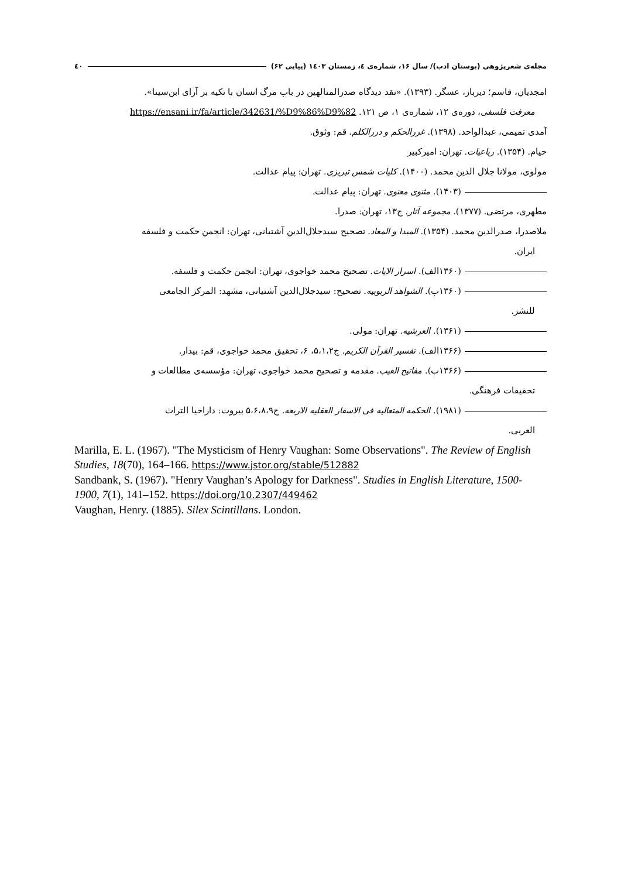مجله‌ی شعرپژوهی (بوستان ادب)/ سال ۱۶، شماره‌ی ٤، زمستان ۱٤۰۳ (پیاپی ۶۲) ٤۰
امجدیان، قاسم؛ دیرباز، عسگر. (۱۳۹۳). «نقد دیدگاه صدرالمتالهین در باب مرگ انسان با تکیه بر آرای ابن‌سینا».
معرفت فلسفی، دوره‌ی ۱۲، شماره‌ی ۱، ص ۱۲۱. https://ensani.ir/fa/article/342631/%D9%86%D9%82
آمدی تمیمی، عبدالواحد. (۱۳۹۸). غررالحکم و دررالکلم. قم: وثوق.
خیام. (۱۳۵۴). رباعیات. تهران: امیرکبیر
مولوی، مولانا جلال الدین محمد. (۱۴۰۰). کلیات شمس تبریزی. تهران: پیام عدالت.
(۱۴۰۳). مثنوی معنوی. تهران: پیام عدالت.
مطهری، مرتضی. (۱۳۷۷). مجموعه آثار. ج۱۳، تهران: صدرا.
ملاصدرا، صدرالدین محمد. (۱۳۵۴). المبدا و المعاد. تصحیح سیدجلال‌الدین آشتیانی، تهران: انجمن حکمت و فلسفه
ایران.
(۱۳۶۰الف). اسرار الایات. تصحیح محمد خواجوی، تهران: انجمن حکمت و فلسفه.
(۱۳۶۰ب). الشواهد الربوبیه. تصحیح: سیدجلال‌الدین آشتیانی، مشهد: المرکز الجامعی
للنشر.
(۱۳۶۱). العرشیه. تهران: مولی.
(۱۳۶۶الف). تفسیر القرآن الکریم. ج۵،۱،۲، ۶، تحقیق محمد خواجوی، قم: بیدار.
(۱۳۶۶ب). مفاتیح الغیب. مقدمه و تصحیح محمد خواجوی، تهران: مؤسسه‌ی مطالعات و
تحقیقات فرهنگی.
(۱۹۸۱). الحکمه المتعالیه فی الاسفار العقلیه الاربعه. ج۵،۶،۸،۹ بیروت: داراحیا التراث
العربی.
Marilla, E. L. (1967). "The Mysticism of Henry Vaughan: Some Observations". The Review of English Studies, 18(70), 164–166. https://www.jstor.org/stable/512882
Sandbank, S. (1967). "Henry Vaughan’s Apology for Darkness". Studies in English Literature, 1500-1900, 7(1), 141–152. https://doi.org/10.2307/449462
Vaughan, Henry. (1885). Silex Scintillans. London.